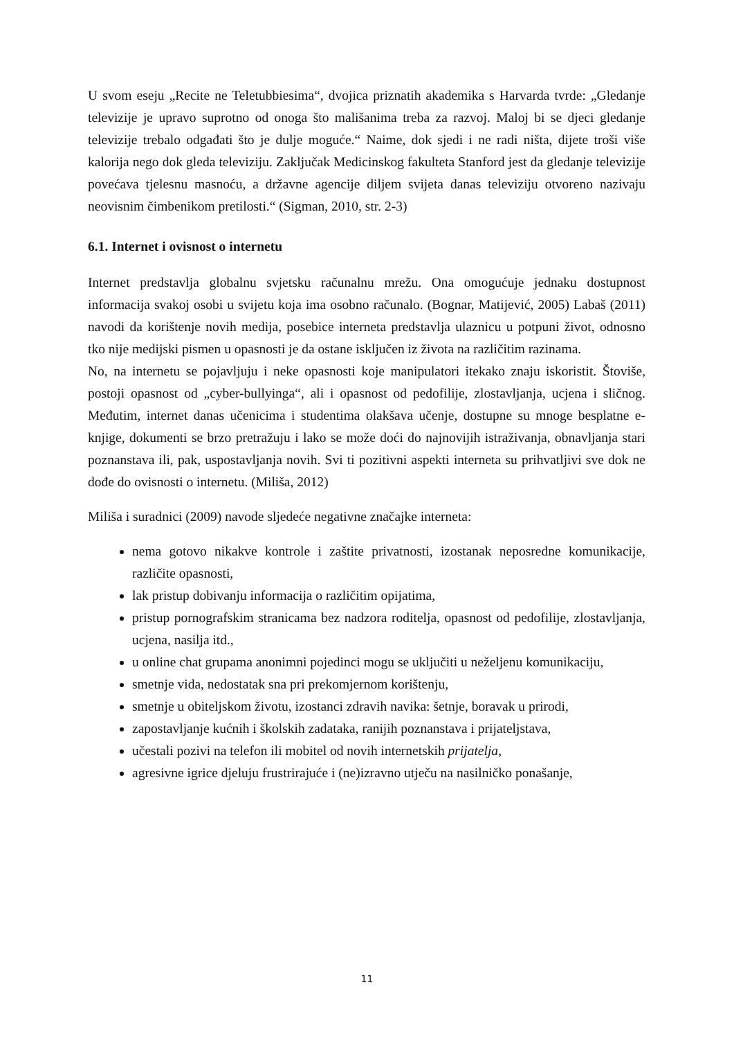U svom eseju „Recite ne Teletubbiesima“, dvojica priznatih akademika s Harvarda tvrde: „Gledanje televizije je upravo suprotno od onoga što mališanima treba za razvoj. Maloj bi se djeci gledanje televizije trebalo odgađati što je dulje moguće.“ Naime, dok sjedi i ne radi ništa, dijete troši više kalorija nego dok gleda televiziju. Zaključak Medicinskog fakulteta Stanford jest da gledanje televizije povećava tjelesnu masnoću, a državne agencije diljem svijeta danas televiziju otvoreno nazivaju neovisnim čimbenikom pretilosti.“ (Sigman, 2010, str. 2-3)
6.1. Internet i ovisnost o internetu
Internet predstavlja globalnu svjetsku računalnu mrežu. Ona omogućuje jednaku dostupnost informacija svakoj osobi u svijetu koja ima osobno računalo. (Bognar, Matijević, 2005) Labaš (2011) navodi da korištenje novih medija, posebice interneta predstavlja ulaznicu u potpuni život, odnosno tko nije medijski pismen u opasnosti je da ostane isključen iz života na različitim razinama.
No, na internetu se pojavljuju i neke opasnosti koje manipulatori itekako znaju iskoristit. Štoviše, postoji opasnost od „cyber-bullyinga“, ali i opasnost od pedofilije, zlostavljanja, ucjena i sličnog. Međutim, internet danas učenicima i studentima olakšava učenje, dostupne su mnoge besplatne e-knjige, dokumenti se brzo pretražuju i lako se može doći do najnovijih istraživanja, obnavljanja stari poznanstava ili, pak, uspostavljanja novih. Svi ti pozitivni aspekti interneta su prihvatljivi sve dok ne dođe do ovisnosti o internetu. (Miliša, 2012)
Miliša i suradnici (2009) navode sljedeće negativne značajke interneta:
nema gotovo nikakve kontrole i zaštite privatnosti, izostanak neposredne komunikacije, različite opasnosti,
lak pristup dobivanju informacija o različitim opijatima,
pristup pornografskim stranicama bez nadzora roditelja, opasnost od pedofilije, zlostavljanja, ucjena, nasilja itd.,
u online chat grupama anonimni pojedinci mogu se uključiti u neželjenu komunikaciju,
smetnje vida, nedostatak sna pri prekomjernom korištenju,
smetnje u obiteljskom životu, izostanci zdravih navika: šetnje, boravak u prirodi,
zapostavljanje kućnih i školskih zadataka, ranijih poznanstava i prijateljstava,
učestali pozivi na telefon ili mobitel od novih internetskih prijatelja,
agresivne igrice djeluju frustrirajuće i (ne)izravno utječu na nasilničko ponašanje,
11